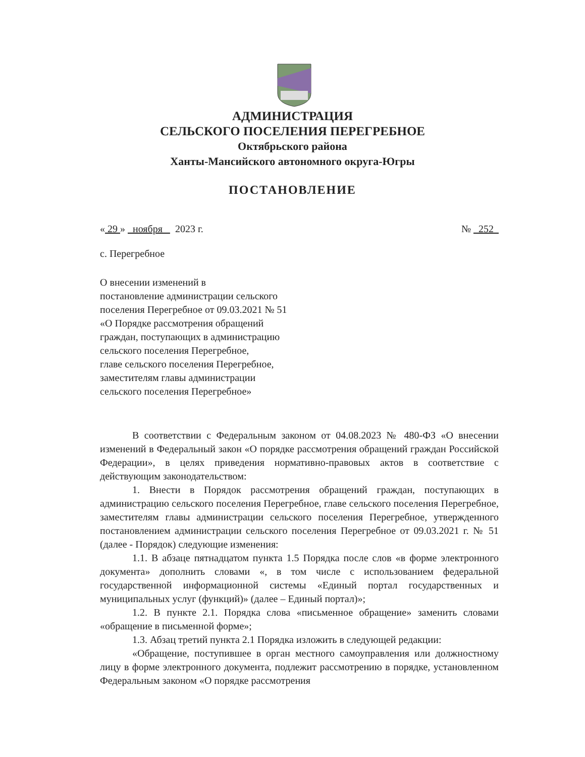АДМИНИСТРАЦИЯ
СЕЛЬСКОГО ПОСЕЛЕНИЯ ПЕРЕГРЕБНОЕ
Октябрьского района
Ханты-Мансийского автономного округа-Югры
ПОСТАНОВЛЕНИЕ
« 29 » ноября 2023 г. № 252
с. Перегребное
О внесении изменений в
постановление администрации сельского
поселения Перегребное от 09.03.2021 № 51
«О Порядке рассмотрения обращений
граждан, поступающих в администрацию
сельского поселения Перегребное,
главе сельского поселения Перегребное,
заместителям главы администрации
сельского поселения Перегребное»
В соответствии с Федеральным законом от 04.08.2023 № 480-ФЗ «О внесении изменений в Федеральный закон «О порядке рассмотрения обращений граждан Российской Федерации», в целях приведения нормативно-правовых актов в соответствие с действующим законодательством:
1. Внести в Порядок рассмотрения обращений граждан, поступающих в администрацию сельского поселения Перегребное, главе сельского поселения Перегребное, заместителям главы администрации сельского поселения Перегребное, утвержденного постановлением администрации сельского поселения Перегребное от 09.03.2021 г. № 51 (далее - Порядок) следующие изменения:
1.1. В абзаце пятнадцатом пункта 1.5 Порядка после слов «в форме электронного документа» дополнить словами «, в том числе с использованием федеральной государственной информационной системы «Единый портал государственных и муниципальных услуг (функций)» (далее – Единый портал)»;
1.2. В пункте 2.1. Порядка слова «письменное обращение» заменить словами «обращение в письменной форме»;
1.3. Абзац третий пункта 2.1 Порядка изложить в следующей редакции:
«Обращение, поступившее в орган местного самоуправления или должностному лицу в форме электронного документа, подлежит рассмотрению в порядке, установленном Федеральным законом «О порядке рассмотрения